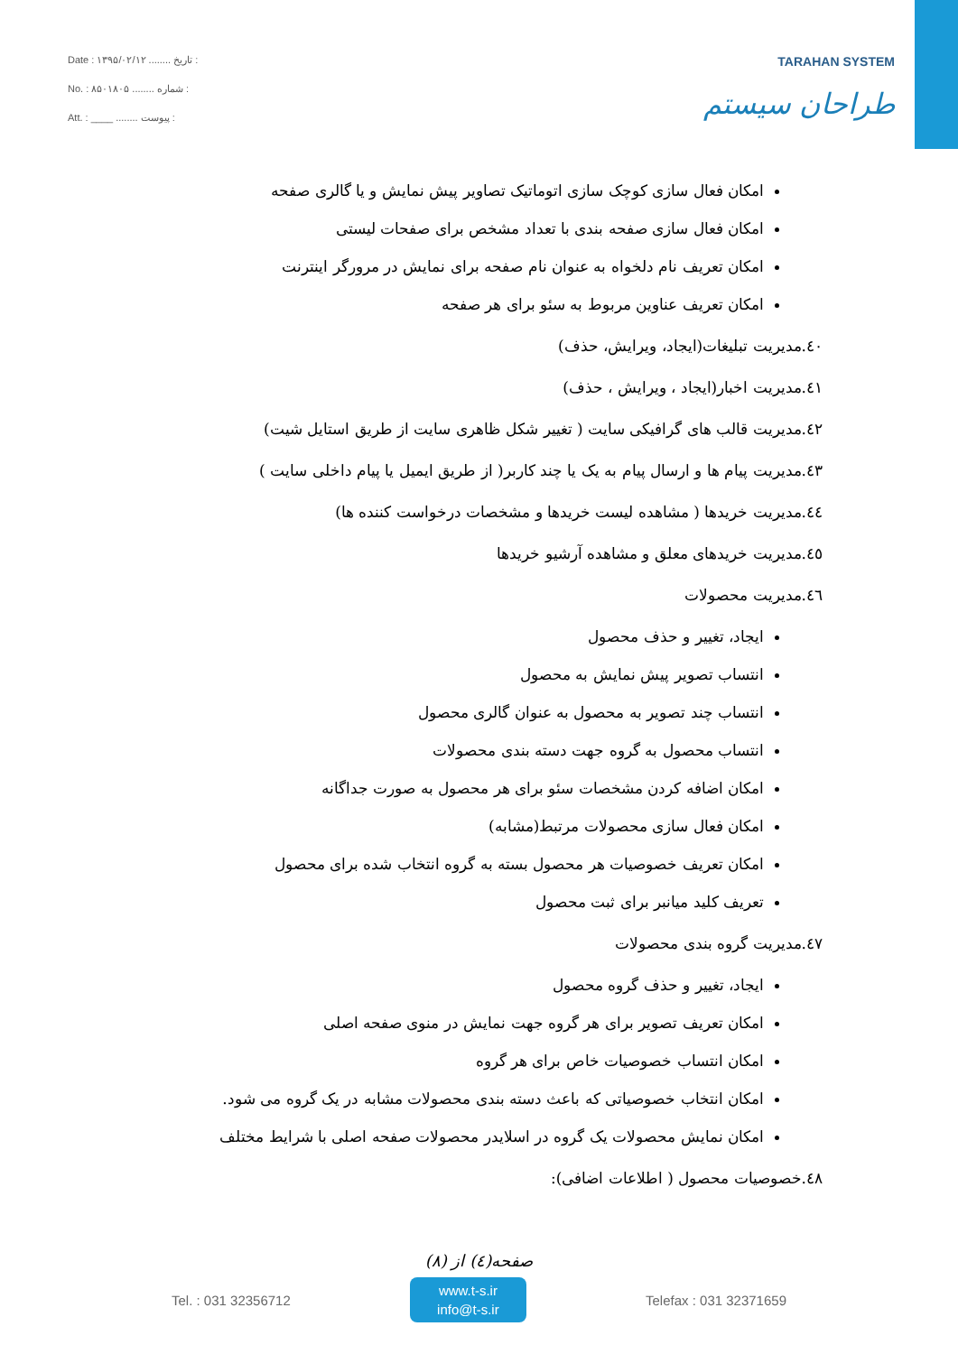Date : ۱۳۹۵/۰۲/۱۲ ........ تاریخ :
No. : ۸۵۰۱۸۰۵ ........ شماره :
Att. : ____ ........ پیوست :
TARAHAN SYSTEM
طراحان سیستم
امکان فعال سازی کوچک سازی اتوماتیک تصاویر پیش نمایش و یا گالری صفحه
امکان فعال سازی صفحه بندی با تعداد مشخص برای صفحات لیستی
امکان تعریف نام دلخواه به عنوان نام صفحه برای نمایش در مرورگر اینترنت
امکان تعریف عناوین مربوط به سئو برای هر صفحه
٤٠.مدیریت تبلیغات(ایجاد، ویرایش، حذف)
٤١.مدیریت اخبار(ایجاد ، ویرایش ، حذف)
٤٢.مدیریت قالب های گرافیکی سایت ( تغییر شکل ظاهری سایت از طریق استایل شیت)
٤٣.مدیریت پیام ها و ارسال پیام به یک یا چند کاربر( از طریق ایمیل یا پیام داخلی سایت )
٤٤.مدیریت خریدها ( مشاهده لیست خریدها و مشخصات درخواست کننده ها)
٤٥.مدیریت خریدهای معلق و مشاهده آرشیو خریدها
٤٦.مدیریت محصولات
ایجاد، تغییر و حذف محصول
انتساب تصویر پیش نمایش به محصول
انتساب چند تصویر به محصول به عنوان گالری محصول
انتساب محصول به گروه جهت دسته بندی محصولات
امکان اضافه کردن مشخصات سئو برای هر محصول به صورت جداگانه
امکان فعال سازی محصولات مرتبط(مشابه)
امکان تعریف خصوصیات هر محصول بسته به گروه انتخاب شده برای محصول
تعریف کلید میانبر برای ثبت محصول
٤٧.مدیریت گروه بندی محصولات
ایجاد، تغییر و حذف گروه محصول
امکان تعریف تصویر برای هر گروه جهت نمایش در منوی صفحه اصلی
امکان انتساب خصوصیات خاص برای هر گروه
امکان انتخاب خصوصیاتی که باعث دسته بندی محصولات مشابه در یک گروه می شود.
امکان نمایش محصولات یک گروه در اسلایدر محصولات صفحه اصلی با شرایط مختلف
٤٨.خصوصیات محصول ( اطلاعات اضافی):
صفحه(٤) از (٨)
Tel. : 031 32356712
www.t-s.ir
info@t-s.ir
Telefax : 031 32371659